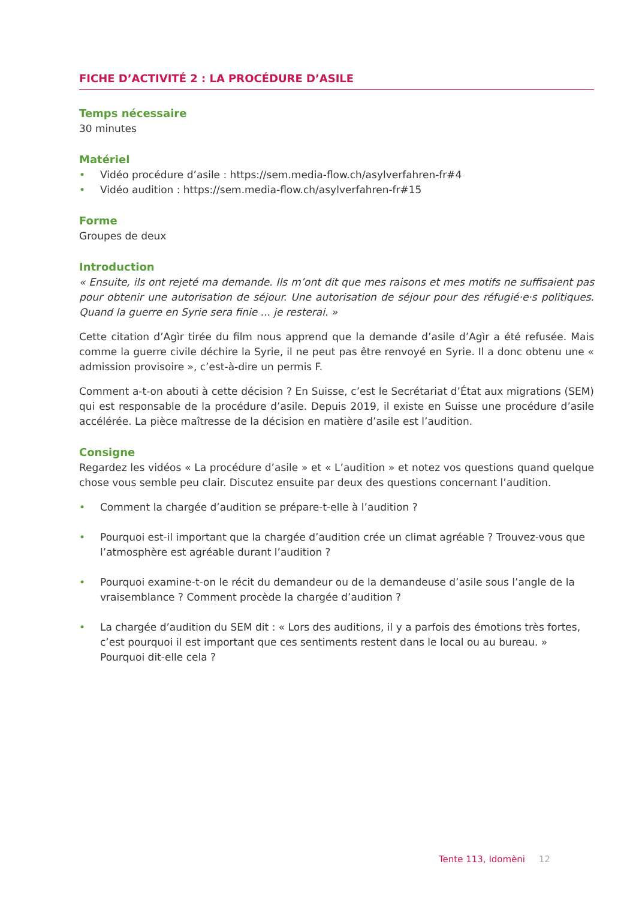FICHE D’ACTIVITÉ 2 : LA PROCÉDURE D’ASILE
Temps nécessaire
30 minutes
Matériel
• Vidéo procédure d’asile : https://sem.media-flow.ch/asylverfahren-fr#4
• Vidéo audition : https://sem.media-flow.ch/asylverfahren-fr#15
Forme
Groupes de deux
Introduction
« Ensuite, ils ont rejeté ma demande. Ils m’ont dit que mes raisons et mes motifs ne suffisaient pas pour obtenir une autorisation de séjour. Une autorisation de séjour pour des réfugié·e·s politiques. Quand la guerre en Syrie sera finie ... je resterai. »
Cette citation d’Agìr tirée du film nous apprend que la demande d’asile d’Agìr a été refusée. Mais comme la guerre civile déchire la Syrie, il ne peut pas être renvoyé en Syrie. Il a donc obtenu une « admission provisoire », c’est-à-dire un permis F.
Comment a-t-on abouti à cette décision ? En Suisse, c’est le Secrétariat d’État aux migrations (SEM) qui est responsable de la procédure d’asile. Depuis 2019, il existe en Suisse une procédure d’asile accélérée. La pièce maîtresse de la décision en matière d’asile est l’audition.
Consigne
Regardez les vidéos « La procédure d’asile » et « L’audition » et notez vos questions quand quelque chose vous semble peu clair. Discutez ensuite par deux des questions concernant l’audition.
• Comment la chargée d’audition se prépare-t-elle à l’audition ?
• Pourquoi est-il important que la chargée d’audition crée un climat agréable ? Trouvez-vous que l’atmosphère est agréable durant l’audition ?
• Pourquoi examine-t-on le récit du demandeur ou de la demandeuse d’asile sous l’angle de la vraisemblance ? Comment procède la chargée d’audition ?
• La chargée d’audition du SEM dit : « Lors des auditions, il y a parfois des émotions très fortes, c’est pourquoi il est important que ces sentiments restent dans le local ou au bureau. » Pourquoi dit-elle cela ?
Tente 113, Idomèni 12